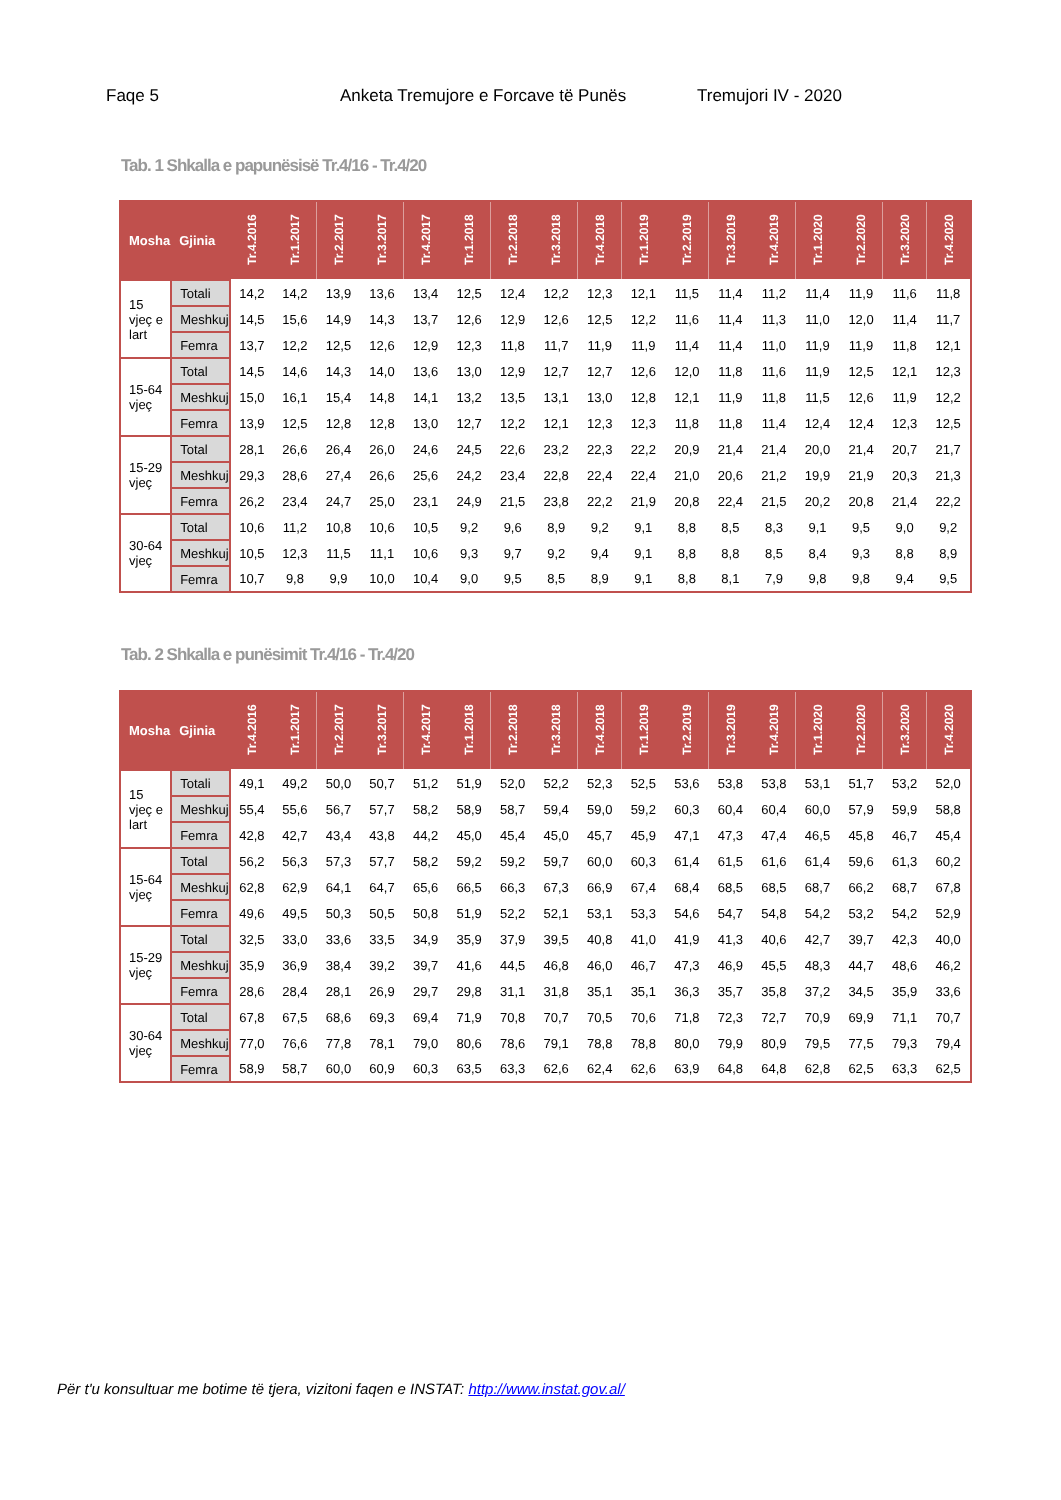Faqe 5 Anketa Tremujore e Forcave të Punës Tremujori IV - 2020
Tab. 1 Shkalla e papunësisë Tr.4/16 - Tr.4/20
| Mosha | Gjinia | Tr.4.2016 | Tr.1.2017 | Tr.2.2017 | Tr.3.2017 | Tr.4.2017 | Tr.1.2018 | Tr.2.2018 | Tr.3.2018 | Tr.4.2018 | Tr.1.2019 | Tr.2.2019 | Tr.3.2019 | Tr.4.2019 | Tr.1.2020 | Tr.2.2020 | Tr.3.2020 | Tr.4.2020 |
| --- | --- | --- | --- | --- | --- | --- | --- | --- | --- | --- | --- | --- | --- | --- | --- | --- | --- | --- |
| 15 vjeç e lart | Totali | 14,2 | 14,2 | 13,9 | 13,6 | 13,4 | 12,5 | 12,4 | 12,2 | 12,3 | 12,1 | 11,5 | 11,4 | 11,2 | 11,4 | 11,9 | 11,6 | 11,8 |
| | Meshkuj | 14,5 | 15,6 | 14,9 | 14,3 | 13,7 | 12,6 | 12,9 | 12,6 | 12,5 | 12,2 | 11,6 | 11,4 | 11,3 | 11,0 | 12,0 | 11,4 | 11,7 |
| | Femra | 13,7 | 12,2 | 12,5 | 12,6 | 12,9 | 12,3 | 11,8 | 11,7 | 11,9 | 11,9 | 11,4 | 11,4 | 11,0 | 11,9 | 11,9 | 11,8 | 12,1 |
| 15-64 vjeç | Total | 14,5 | 14,6 | 14,3 | 14,0 | 13,6 | 13,0 | 12,9 | 12,7 | 12,7 | 12,6 | 12,0 | 11,8 | 11,6 | 11,9 | 12,5 | 12,1 | 12,3 |
| | Meshkuj | 15,0 | 16,1 | 15,4 | 14,8 | 14,1 | 13,2 | 13,5 | 13,1 | 13,0 | 12,8 | 12,1 | 11,9 | 11,8 | 11,5 | 12,6 | 11,9 | 12,2 |
| | Femra | 13,9 | 12,5 | 12,8 | 12,8 | 13,0 | 12,7 | 12,2 | 12,1 | 12,3 | 12,3 | 11,8 | 11,8 | 11,4 | 12,4 | 12,4 | 12,3 | 12,5 |
| 15-29 vjeç | Total | 28,1 | 26,6 | 26,4 | 26,0 | 24,6 | 24,5 | 22,6 | 23,2 | 22,3 | 22,2 | 20,9 | 21,4 | 21,4 | 20,0 | 21,4 | 20,7 | 21,7 |
| | Meshkuj | 29,3 | 28,6 | 27,4 | 26,6 | 25,6 | 24,2 | 23,4 | 22,8 | 22,4 | 22,4 | 21,0 | 20,6 | 21,2 | 19,9 | 21,9 | 20,3 | 21,3 |
| | Femra | 26,2 | 23,4 | 24,7 | 25,0 | 23,1 | 24,9 | 21,5 | 23,8 | 22,2 | 21,9 | 20,8 | 22,4 | 21,5 | 20,2 | 20,8 | 21,4 | 22,2 |
| 30-64 vjeç | Total | 10,6 | 11,2 | 10,8 | 10,6 | 10,5 | 9,2 | 9,6 | 8,9 | 9,2 | 9,1 | 8,8 | 8,5 | 8,3 | 9,1 | 9,5 | 9,0 | 9,2 |
| | Meshkuj | 10,5 | 12,3 | 11,5 | 11,1 | 10,6 | 9,3 | 9,7 | 9,2 | 9,4 | 9,1 | 8,8 | 8,8 | 8,5 | 8,4 | 9,3 | 8,8 | 8,9 |
| | Femra | 10,7 | 9,8 | 9,9 | 10,0 | 10,4 | 9,0 | 9,5 | 8,5 | 8,9 | 9,1 | 8,8 | 8,1 | 7,9 | 9,8 | 9,8 | 9,4 | 9,5 |
Tab. 2 Shkalla e punësimit Tr.4/16 - Tr.4/20
| Mosha | Gjinia | Tr.4.2016 | Tr.1.2017 | Tr.2.2017 | Tr.3.2017 | Tr.4.2017 | Tr.1.2018 | Tr.2.2018 | Tr.3.2018 | Tr.4.2018 | Tr.1.2019 | Tr.2.2019 | Tr.3.2019 | Tr.4.2019 | Tr.1.2020 | Tr.2.2020 | Tr.3.2020 | Tr.4.2020 |
| --- | --- | --- | --- | --- | --- | --- | --- | --- | --- | --- | --- | --- | --- | --- | --- | --- | --- | --- |
| 15 vjeç e lart | Totali | 49,1 | 49,2 | 50,0 | 50,7 | 51,2 | 51,9 | 52,0 | 52,2 | 52,3 | 52,5 | 53,6 | 53,8 | 53,8 | 53,1 | 51,7 | 53,2 | 52,0 |
| | Meshkuj | 55,4 | 55,6 | 56,7 | 57,7 | 58,2 | 58,9 | 58,7 | 59,4 | 59,0 | 59,2 | 60,3 | 60,4 | 60,4 | 60,0 | 57,9 | 59,9 | 58,8 |
| | Femra | 42,8 | 42,7 | 43,4 | 43,8 | 44,2 | 45,0 | 45,4 | 45,0 | 45,7 | 45,9 | 47,1 | 47,3 | 47,4 | 46,5 | 45,8 | 46,7 | 45,4 |
| 15-64 vjeç | Total | 56,2 | 56,3 | 57,3 | 57,7 | 58,2 | 59,2 | 59,2 | 59,7 | 60,0 | 60,3 | 61,4 | 61,5 | 61,6 | 61,4 | 59,6 | 61,3 | 60,2 |
| | Meshkuj | 62,8 | 62,9 | 64,1 | 64,7 | 65,6 | 66,5 | 66,3 | 67,3 | 66,9 | 67,4 | 68,4 | 68,5 | 68,5 | 68,7 | 66,2 | 68,7 | 67,8 |
| | Femra | 49,6 | 49,5 | 50,3 | 50,5 | 50,8 | 51,9 | 52,2 | 52,1 | 53,1 | 53,3 | 54,6 | 54,7 | 54,8 | 54,2 | 53,2 | 54,2 | 52,9 |
| 15-29 vjeç | Total | 32,5 | 33,0 | 33,6 | 33,5 | 34,9 | 35,9 | 37,9 | 39,5 | 40,8 | 41,0 | 41,9 | 41,3 | 40,6 | 42,7 | 39,7 | 42,3 | 40,0 |
| | Meshkuj | 35,9 | 36,9 | 38,4 | 39,2 | 39,7 | 41,6 | 44,5 | 46,8 | 46,0 | 46,7 | 47,3 | 46,9 | 45,5 | 48,3 | 44,7 | 48,6 | 46,2 |
| | Femra | 28,6 | 28,4 | 28,1 | 26,9 | 29,7 | 29,8 | 31,1 | 31,8 | 35,1 | 35,1 | 36,3 | 35,7 | 35,8 | 37,2 | 34,5 | 35,9 | 33,6 |
| 30-64 vjeç | Total | 67,8 | 67,5 | 68,6 | 69,3 | 69,4 | 71,9 | 70,8 | 70,7 | 70,5 | 70,6 | 71,8 | 72,3 | 72,7 | 70,9 | 69,9 | 71,1 | 70,7 |
| | Meshkuj | 77,0 | 76,6 | 77,8 | 78,1 | 79,0 | 80,6 | 78,6 | 79,1 | 78,8 | 78,8 | 80,0 | 79,9 | 80,9 | 79,5 | 77,5 | 79,3 | 79,4 |
| | Femra | 58,9 | 58,7 | 60,0 | 60,9 | 60,3 | 63,5 | 63,3 | 62,6 | 62,4 | 62,6 | 63,9 | 64,8 | 64,8 | 62,8 | 62,5 | 63,3 | 62,5 |
Për t'u konsultuar me botime të tjera, vizitoni faqen e INSTAT: http://www.instat.gov.al/